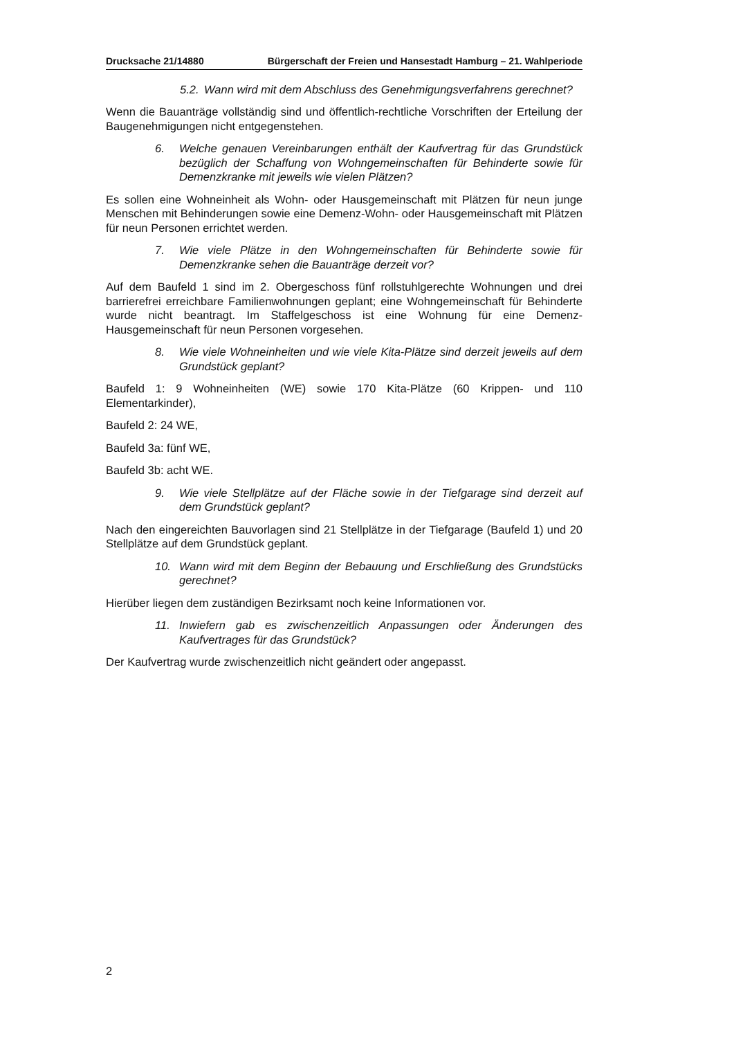Drucksache 21/14880 Bürgerschaft der Freien und Hansestadt Hamburg – 21. Wahlperiode
5.2. Wann wird mit dem Abschluss des Genehmigungsverfahrens gerechnet?
Wenn die Bauanträge vollständig sind und öffentlich-rechtliche Vorschriften der Erteilung der Baugenehmigungen nicht entgegenstehen.
6. Welche genauen Vereinbarungen enthält der Kaufvertrag für das Grundstück bezüglich der Schaffung von Wohngemeinschaften für Behinderte sowie für Demenzkranke mit jeweils wie vielen Plätzen?
Es sollen eine Wohneinheit als Wohn- oder Hausgemeinschaft mit Plätzen für neun junge Menschen mit Behinderungen sowie eine Demenz-Wohn- oder Hausgemeinschaft mit Plätzen für neun Personen errichtet werden.
7. Wie viele Plätze in den Wohngemeinschaften für Behinderte sowie für Demenzkranke sehen die Bauanträge derzeit vor?
Auf dem Baufeld 1 sind im 2. Obergeschoss fünf rollstuhlgerechte Wohnungen und drei barrierefrei erreichbare Familienwohnungen geplant; eine Wohngemeinschaft für Behinderte wurde nicht beantragt. Im Staffelgeschoss ist eine Wohnung für eine Demenz-Hausgemeinschaft für neun Personen vorgesehen.
8. Wie viele Wohneinheiten und wie viele Kita-Plätze sind derzeit jeweils auf dem Grundstück geplant?
Baufeld 1: 9 Wohneinheiten (WE) sowie 170 Kita-Plätze (60 Krippen- und 110 Elementarkinder),
Baufeld 2: 24 WE,
Baufeld 3a: fünf WE,
Baufeld 3b: acht WE.
9. Wie viele Stellplätze auf der Fläche sowie in der Tiefgarage sind derzeit auf dem Grundstück geplant?
Nach den eingereichten Bauvorlagen sind 21 Stellplätze in der Tiefgarage (Baufeld 1) und 20 Stellplätze auf dem Grundstück geplant.
10. Wann wird mit dem Beginn der Bebauung und Erschließung des Grundstücks gerechnet?
Hierüber liegen dem zuständigen Bezirksamt noch keine Informationen vor.
11. Inwiefern gab es zwischenzeitlich Anpassungen oder Änderungen des Kaufvertrages für das Grundstück?
Der Kaufvertrag wurde zwischenzeitlich nicht geändert oder angepasst.
2